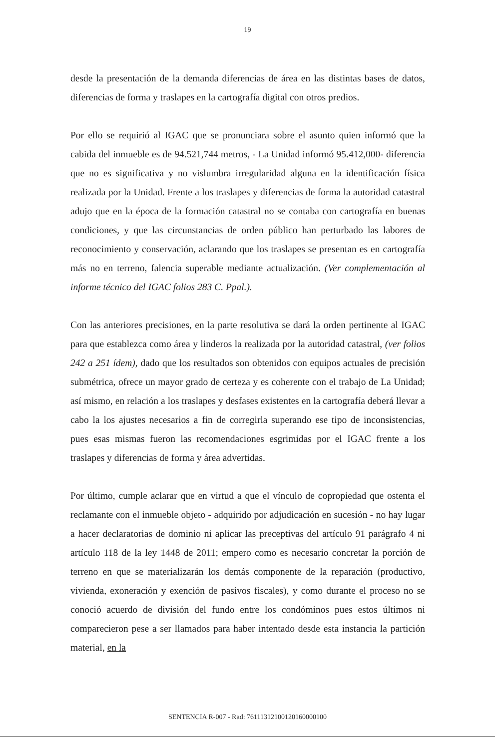19
desde la presentación de la demanda diferencias de área en las distintas bases de datos, diferencias de forma y traslapes en la cartografía digital con otros predios.
Por ello se requirió al IGAC que se pronunciara sobre el asunto quien informó que la cabida del inmueble es de 94.521,744 metros, - La Unidad informó 95.412,000- diferencia que no es significativa y no vislumbra irregularidad alguna en la identificación física realizada por la Unidad. Frente a los traslapes y diferencias de forma la autoridad catastral adujo que en la época de la formación catastral no se contaba con cartografía en buenas condiciones, y que las circunstancias de orden público han perturbado las labores de reconocimiento y conservación, aclarando que los traslapes se presentan es en cartografía más no en terreno, falencia superable mediante actualización. (Ver complementación al informe técnico del IGAC folios 283 C. Ppal.).
Con las anteriores precisiones, en la parte resolutiva se dará la orden pertinente al IGAC para que establezca como área y linderos la realizada por la autoridad catastral, (ver folios 242 a 251 ídem), dado que los resultados son obtenidos con equipos actuales de precisión submétrica, ofrece un mayor grado de certeza y es coherente con el trabajo de La Unidad; así mismo, en relación a los traslapes y desfases existentes en la cartografía deberá llevar a cabo la los ajustes necesarios a fin de corregirla superando ese tipo de inconsistencias, pues esas mismas fueron las recomendaciones esgrimidas por el IGAC frente a los traslapes y diferencias de forma y área advertidas.
Por último, cumple aclarar que en virtud a que el vínculo de copropiedad que ostenta el reclamante con el inmueble objeto - adquirido por adjudicación en sucesión - no hay lugar a hacer declaratorias de dominio ni aplicar las preceptivas del artículo 91 parágrafo 4 ni artículo 118 de la ley 1448 de 2011; empero como es necesario concretar la porción de terreno en que se materializarán los demás componente de la reparación (productivo, vivienda, exoneración y exención de pasivos fiscales), y como durante el proceso no se conoció acuerdo de división del fundo entre los condóminos pues estos últimos ni comparecieron pese a ser llamados para haber intentado desde esta instancia la partición material, en la
SENTENCIA R-007 - Rad: 76111312100120160000100